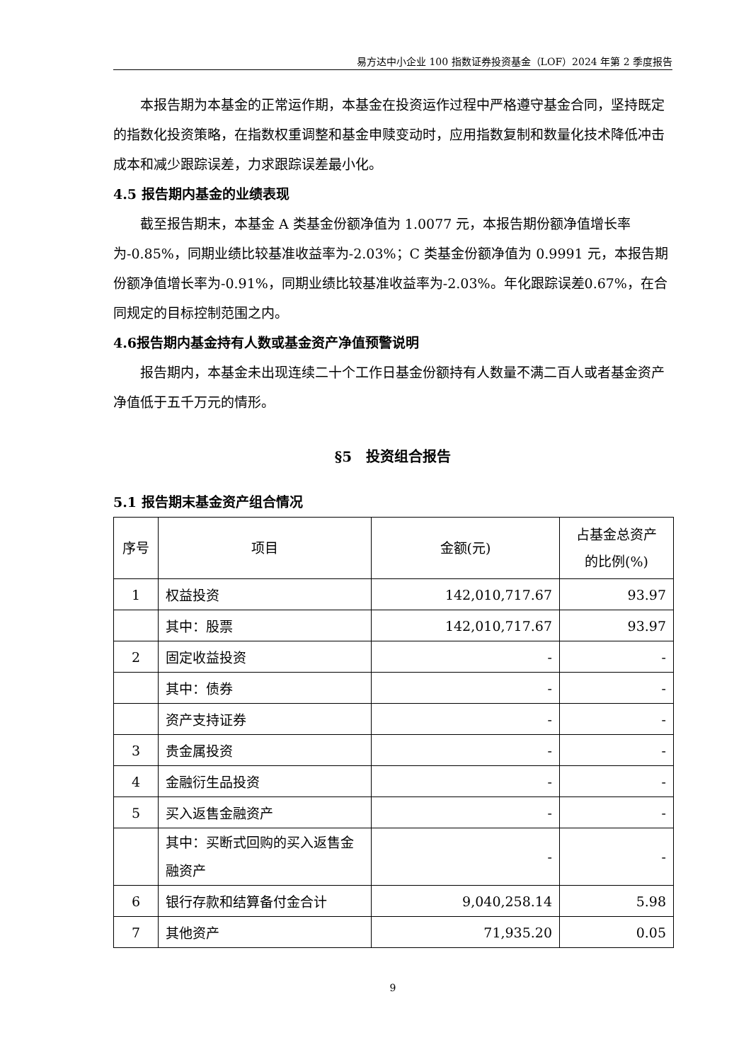易方达中小企业 100 指数证券投资基金（LOF）2024 年第 2 季度报告
本报告期为本基金的正常运作期，本基金在投资运作过程中严格遵守基金合同，坚持既定的指数化投资策略，在指数权重调整和基金申赎变动时，应用指数复制和数量化技术降低冲击成本和减少跟踪误差，力求跟踪误差最小化。
4.5 报告期内基金的业绩表现
截至报告期末，本基金 A 类基金份额净值为 1.0077 元，本报告期份额净值增长率为-0.85%，同期业绩比较基准收益率为-2.03%；C 类基金份额净值为 0.9991 元，本报告期份额净值增长率为-0.91%，同期业绩比较基准收益率为-2.03%。年化跟踪误差0.67%，在合同规定的目标控制范围之内。
4.6报告期内基金持有人数或基金资产净值预警说明
报告期内，本基金未出现连续二十个工作日基金份额持有人数量不满二百人或者基金资产净值低于五千万元的情形。
§5　投资组合报告
5.1 报告期末基金资产组合情况
| 序号 | 项目 | 金额(元) | 占基金总资产 的比例(%) |
| --- | --- | --- | --- |
| 1 | 权益投资 | 142,010,717.67 | 93.97 |
| | 其中：股票 | 142,010,717.67 | 93.97 |
| 2 | 固定收益投资 | - | - |
| | 其中：债券 | - | - |
| | 资产支持证券 | - | - |
| 3 | 贵金属投资 | - | - |
| 4 | 金融衍生品投资 | - | - |
| 5 | 买入返售金融资产 | - | - |
| | 其中：买断式回购的买入返售金融资产 | - | - |
| 6 | 银行存款和结算备付金合计 | 9,040,258.14 | 5.98 |
| 7 | 其他资产 | 71,935.20 | 0.05 |
9